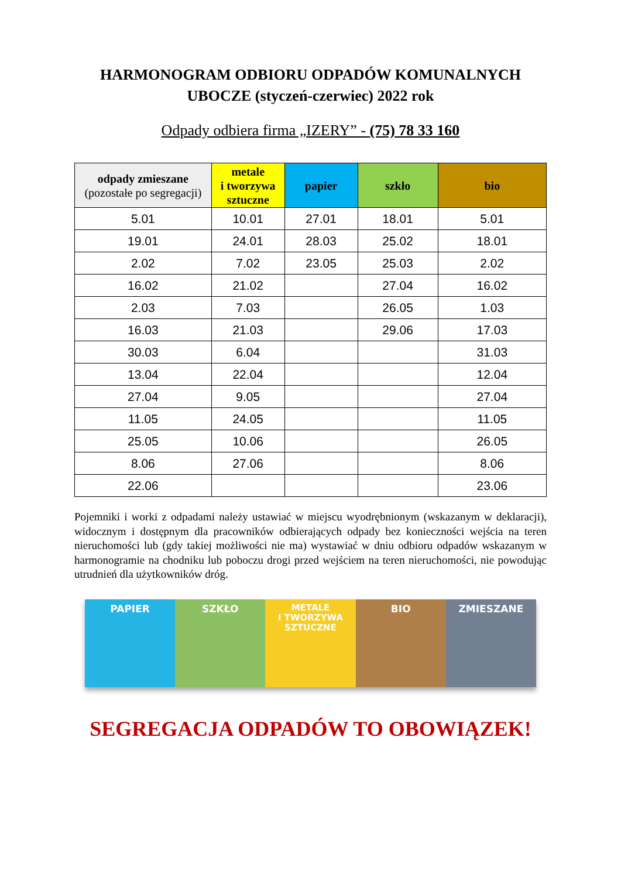HARMONOGRAM ODBIORU ODPADÓW KOMUNALNYCH
UBOCZE (styczeń-czerwiec) 2022 rok
Odpady odbiera firma „IZERY” - (75) 78 33 160
| odpady zmieszane (pozostałe po segregacji) | metale i tworzywa sztuczne | papier | szkło | bio |
| --- | --- | --- | --- | --- |
| 5.01 | 10.01 | 27.01 | 18.01 | 5.01 |
| 19.01 | 24.01 | 28.03 | 25.02 | 18.01 |
| 2.02 | 7.02 | 23.05 | 25.03 | 2.02 |
| 16.02 | 21.02 | | 27.04 | 16.02 |
| 2.03 | 7.03 | | 26.05 | 1.03 |
| 16.03 | 21.03 | | 29.06 | 17.03 |
| 30.03 | 6.04 | | | 31.03 |
| 13.04 | 22.04 | | | 12.04 |
| 27.04 | 9.05 | | | 27.04 |
| 11.05 | 24.05 | | | 11.05 |
| 25.05 | 10.06 | | | 26.05 |
| 8.06 | 27.06 | | | 8.06 |
| 22.06 | | | | 23.06 |
Pojemniki i worki z odpadami należy ustawiać w miejscu wyodrębnionym (wskazanym w deklaracji), widocznym i dostępnym dla pracowników odbierających odpady bez konieczności wejścia na teren nieruchomości lub (gdy takiej możliwości nie ma) wystawiać w dniu odbioru odpadów wskazanym w harmonogramie na chodniku lub poboczu drogi przed wejściem na teren nieruchomości, nie powodując utrudnień dla użytkowników dróg.
PAPIER SZKŁO
METALE
I TWORZYWA
SZTUCZNE
BIO ZMIESZANE
SEGREGACJA ODPADÓW TO OBOWIĄZEK!